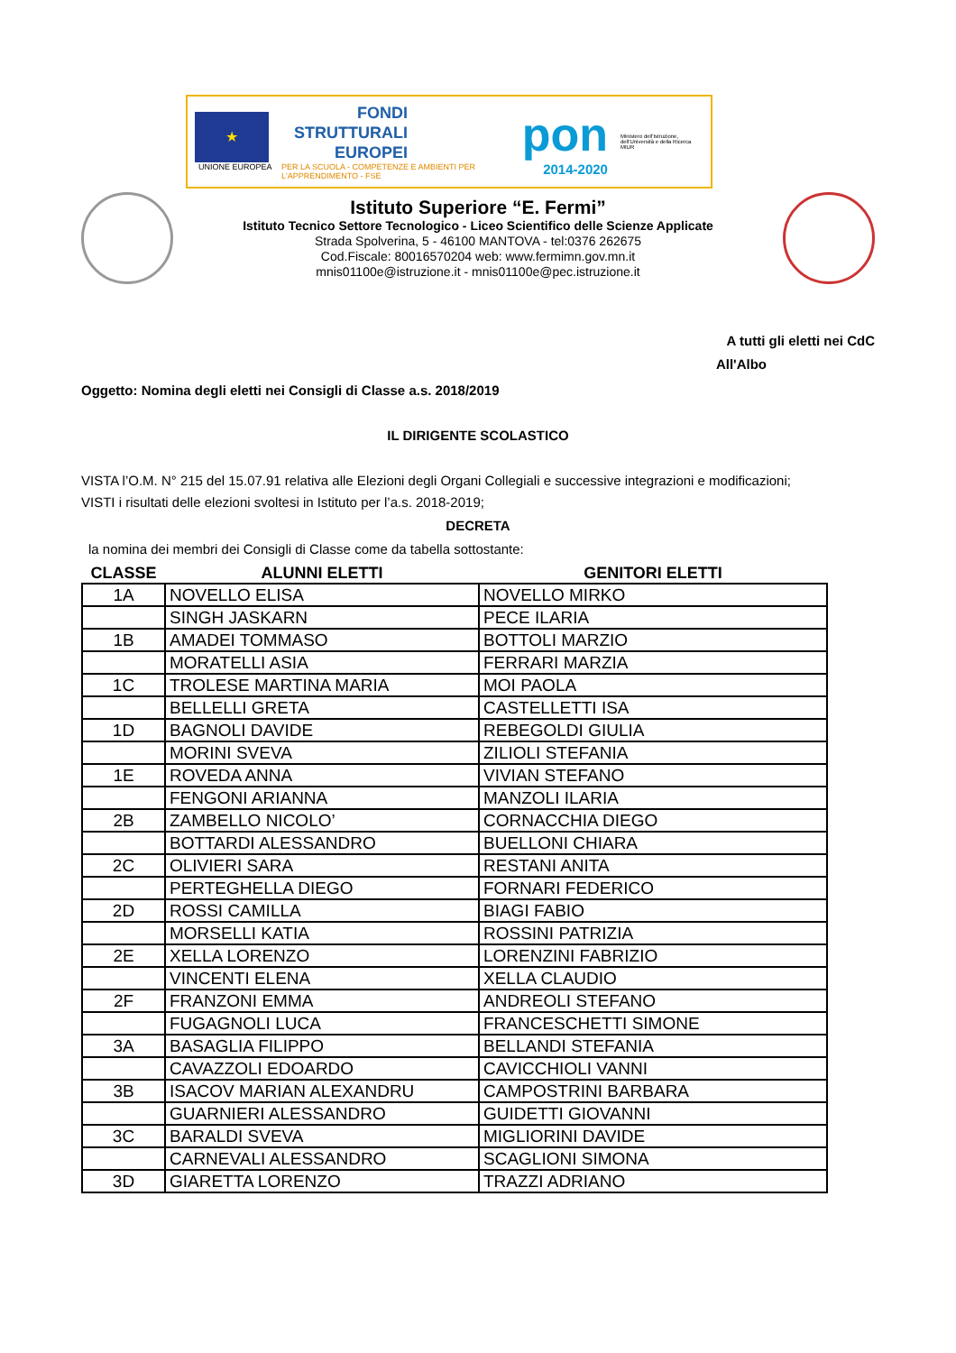★
UNIONE EUROPEA
FONDI
STRUTTURALI
EUROPEI
PER LA SCUOLA - COMPETENZE E AMBIENTI PER L'APPRENDIMENTO - FSE
pon
2014-2020
Ministero dell'Istruzione, dell'Università e della Ricerca
MIUR
Istituto Superiore “E. Fermi”
Istituto Tecnico Settore Tecnologico - Liceo Scientifico delle Scienze Applicate
Strada Spolverina, 5 - 46100 MANTOVA - tel:0376 262675
Cod.Fiscale: 80016570204 web: www.fermimn.gov.mn.it
mnis01100e@istruzione.it - mnis01100e@pec.istruzione.it
A tutti gli eletti nei CdC
All'Albo
Oggetto: Nomina degli eletti nei Consigli di Classe a.s. 2018/2019
IL DIRIGENTE SCOLASTICO
VISTA l’O.M. N° 215 del 15.07.91 relativa alle Elezioni degli Organi Collegiali e successive integrazioni e modificazioni;
VISTI i risultati delle elezioni svoltesi in Istituto per l’a.s. 2018-2019;
DECRETA
la nomina dei membri dei Consigli di Classe come da tabella sottostante:
| CLASSE | ALUNNI ELETTI | GENITORI ELETTI |
| --- | --- | --- |
| 1A | NOVELLO ELISA | NOVELLO MIRKO |
| | SINGH JASKARN | PECE ILARIA |
| 1B | AMADEI TOMMASO | BOTTOLI MARZIO |
| | MORATELLI ASIA | FERRARI MARZIA |
| 1C | TROLESE MARTINA MARIA | MOI PAOLA |
| | BELLELLI GRETA | CASTELLETTI ISA |
| 1D | BAGNOLI DAVIDE | REBEGOLDI GIULIA |
| | MORINI SVEVA | ZILIOLI STEFANIA |
| 1E | ROVEDA ANNA | VIVIAN STEFANO |
| | FENGONI ARIANNA | MANZOLI ILARIA |
| 2B | ZAMBELLO NICOLO’ | CORNACCHIA DIEGO |
| | BOTTARDI ALESSANDRO | BUELLONI CHIARA |
| 2C | OLIVIERI SARA | RESTANI ANITA |
| | PERTEGHELLA DIEGO | FORNARI FEDERICO |
| 2D | ROSSI CAMILLA | BIAGI FABIO |
| | MORSELLI KATIA | ROSSINI PATRIZIA |
| 2E | XELLA LORENZO | LORENZINI FABRIZIO |
| | VINCENTI ELENA | XELLA CLAUDIO |
| 2F | FRANZONI EMMA | ANDREOLI STEFANO |
| | FUGAGNOLI LUCA | FRANCESCHETTI SIMONE |
| 3A | BASAGLIA FILIPPO | BELLANDI STEFANIA |
| | CAVAZZOLI EDOARDO | CAVICCHIOLI VANNI |
| 3B | ISACOV MARIAN ALEXANDRU | CAMPOSTRINI BARBARA |
| | GUARNIERI ALESSANDRO | GUIDETTI GIOVANNI |
| 3C | BARALDI SVEVA | MIGLIORINI DAVIDE |
| | CARNEVALI ALESSANDRO | SCAGLIONI SIMONA |
| 3D | GIARETTA LORENZO | TRAZZI ADRIANO |